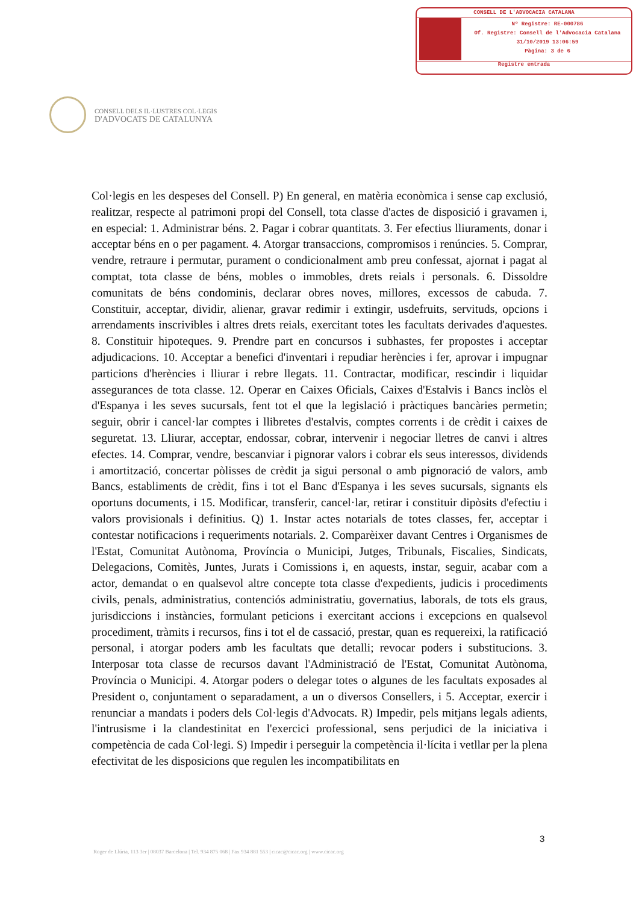CONSELL DE L'ADVOCACIA CATALANA
Nº Registre: RE-000786
Of. Registre: Consell de l'Advocacia Catalana
31/10/2019 13:06:59
Pàgina: 3 de 6
Registre entrada
CONSELL DELS IL·LUSTRES COL·LEGIS
D'ADVOCATS DE CATALUNYA
Col·legis en les despeses del Consell. P) En general, en matèria econòmica i sense cap exclusió, realitzar, respecte al patrimoni propi del Consell, tota classe d'actes de disposició i gravamen i, en especial: 1. Administrar béns. 2. Pagar i cobrar quantitats. 3. Fer efectius lliuraments, donar i acceptar béns en o per pagament. 4. Atorgar transaccions, compromisos i renúncies. 5. Comprar, vendre, retraure i permutar, purament o condicionalment amb preu confessat, ajornat i pagat al comptat, tota classe de béns, mobles o immobles, drets reials i personals. 6. Dissoldre comunitats de béns condominis, declarar obres noves, millores, excessos de cabuda. 7. Constituir, acceptar, dividir, alienar, gravar redimir i extingir, usdefruits, servituds, opcions i arrendaments inscrivibles i altres drets reials, exercitant totes les facultats derivades d'aquestes. 8. Constituir hipoteques. 9. Prendre part en concursos i subhastes, fer propostes i acceptar adjudicacions. 10. Acceptar a benefici d'inventari i repudiar herències i fer, aprovar i impugnar particions d'herències i lliurar i rebre llegats. 11. Contractar, modificar, rescindir i liquidar assegurances de tota classe. 12. Operar en Caixes Oficials, Caixes d'Estalvis i Bancs inclòs el d'Espanya i les seves sucursals, fent tot el que la legislació i pràctiques bancàries permetin; seguir, obrir i cancel·lar comptes i llibretes d'estalvis, comptes corrents i de crèdit i caixes de seguretat. 13. Lliurar, acceptar, endossar, cobrar, intervenir i negociar lletres de canvi i altres efectes. 14. Comprar, vendre, bescanviar i pignorar valors i cobrar els seus interessos, dividends i amortització, concertar pòlisses de crèdit ja sigui personal o amb pignoració de valors, amb Bancs, establiments de crèdit, fins i tot el Banc d'Espanya i les seves sucursals, signants els oportuns documents, i 15. Modificar, transferir, cancel·lar, retirar i constituir dipòsits d'efectiu i valors provisionals i definitius. Q) 1. Instar actes notarials de totes classes, fer, acceptar i contestar notificacions i requeriments notarials. 2. Comparèixer davant Centres i Organismes de l'Estat, Comunitat Autònoma, Província o Municipi, Jutges, Tribunals, Fiscalies, Sindicats, Delegacions, Comitès, Juntes, Jurats i Comissions i, en aquests, instar, seguir, acabar com a actor, demandat o en qualsevol altre concepte tota classe d'expedients, judicis i procediments civils, penals, administratius, contenciós administratiu, governatius, laborals, de tots els graus, jurisdiccions i instàncies, formulant peticions i exercitant accions i excepcions en qualsevol procediment, tràmits i recursos, fins i tot el de cassació, prestar, quan es requereixi, la ratificació personal, i atorgar poders amb les facultats que detalli; revocar poders i substitucions. 3. Interposar tota classe de recursos davant l'Administració de l'Estat, Comunitat Autònoma, Província o Municipi. 4. Atorgar poders o delegar totes o algunes de les facultats exposades al President o, conjuntament o separadament, a un o diversos Consellers, i 5. Acceptar, exercir i renunciar a mandats i poders dels Col·legis d'Advocats. R) Impedir, pels mitjans legals adients, l'intrusisme i la clandestinitat en l'exercici professional, sens perjudici de la iniciativa i competència de cada Col·legi. S) Impedir i perseguir la competència il·lícita i vetllar per la plena efectivitat de les disposicions que regulen les incompatibilitats en
3
Roger de Llúria, 113 3er | 08037 Barcelona | Tel. 934 875 068 | Fax 934 881 553 | cicac@cicac.org | www.cicac.org